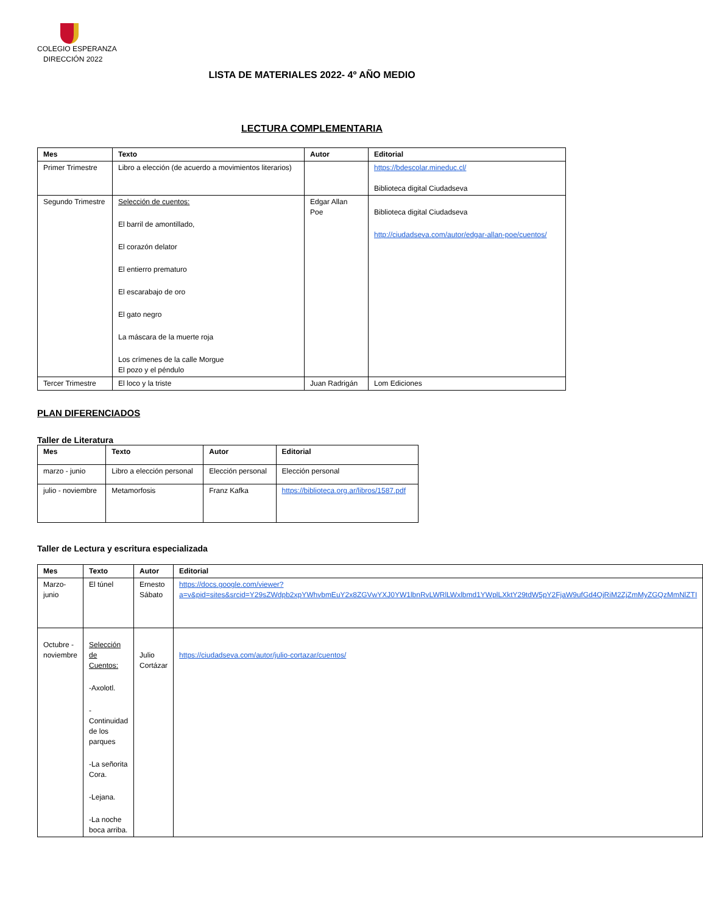COLEGIO ESPERANZA
DIRECCIÓN 2022
LISTA DE MATERIALES 2022- 4º AÑO MEDIO
LECTURA COMPLEMENTARIA
| Mes | Texto | Autor | Editorial |
| --- | --- | --- | --- |
| Primer Trimestre | Libro a elección (de acuerdo a movimientos literarios) | | https://bdescolar.mineduc.cl/ Biblioteca digital Ciudadseva |
| Segundo Trimestre | Selección de cuentos: El barril de amontillado, El corazón delator El entierro prematuro El escarabajo de oro El gato negro La máscara de la muerte roja Los crímenes de la calle Morgue El pozo y el péndulo | Edgar Allan Poe | Biblioteca digital Ciudadseva http://ciudadseva.com/autor/edgar-allan-poe/cuentos/ |
| Tercer Trimestre | El loco y la triste | Juan Radrigán | Lom Ediciones |
PLAN DIFERENCIADOS
Taller de Literatura
| Mes | Texto | Autor | Editorial |
| --- | --- | --- | --- |
| marzo - junio | Libro a elección personal | Elección personal | Elección personal |
| julio - noviembre | Metamorfosis | Franz Kafka | https://biblioteca.org.ar/libros/1587.pdf |
Taller de Lectura y escritura especializada
| Mes | Texto | Autor | Editorial |
| --- | --- | --- | --- |
| Marzo- junio | El túnel | Ernesto Sábato | https://docs.google.com/viewer?a=v&pid=sites&srcid=Y29sZWdpb2xpYWhvbmEuY2x8ZGVwYXJ0YW1lbnRvLWRlLWxlbmd1YWplLXktY29tdW5pY2FjaW9ufGd4OjRiM2ZjZmMyZGQzMmNlZTI |
| Octubre - noviembre | Selección de Cuentos: -Axolotl. -Continuidad de los parques -La señorita Cora. -Lejana. -La noche boca arriba. | Julio Cortázar | https://ciudadseva.com/autor/julio-cortazar/cuentos/ |